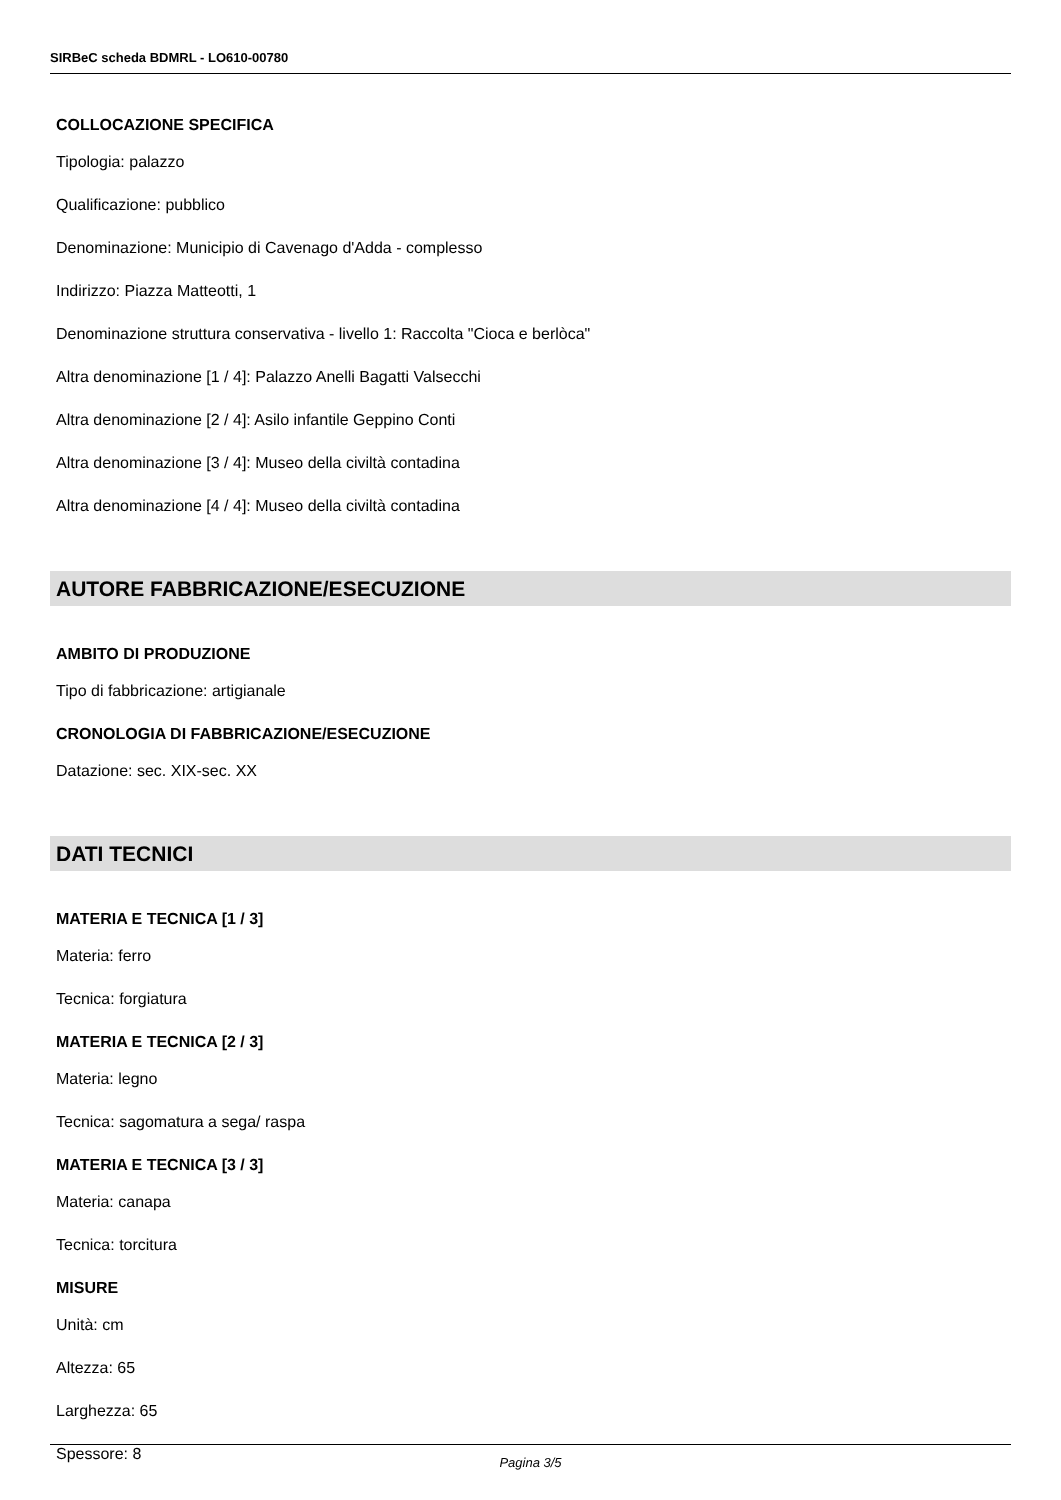SIRBeC scheda BDMRL - LO610-00780
COLLOCAZIONE SPECIFICA
Tipologia: palazzo
Qualificazione: pubblico
Denominazione: Municipio di Cavenago d'Adda - complesso
Indirizzo: Piazza Matteotti, 1
Denominazione struttura conservativa - livello 1: Raccolta "Cioca e berlòca"
Altra denominazione [1 / 4]: Palazzo Anelli Bagatti Valsecchi
Altra denominazione [2 / 4]: Asilo infantile Geppino Conti
Altra denominazione [3 / 4]: Museo della civiltà contadina
Altra denominazione [4 / 4]: Museo della civiltà contadina
AUTORE FABBRICAZIONE/ESECUZIONE
AMBITO DI PRODUZIONE
Tipo di fabbricazione: artigianale
CRONOLOGIA DI FABBRICAZIONE/ESECUZIONE
Datazione: sec. XIX-sec. XX
DATI TECNICI
MATERIA E TECNICA [1 / 3]
Materia: ferro
Tecnica: forgiatura
MATERIA E TECNICA [2 / 3]
Materia: legno
Tecnica: sagomatura a sega/ raspa
MATERIA E TECNICA [3 / 3]
Materia: canapa
Tecnica: torcitura
MISURE
Unità: cm
Altezza: 65
Larghezza: 65
Spessore: 8
Pagina 3/5